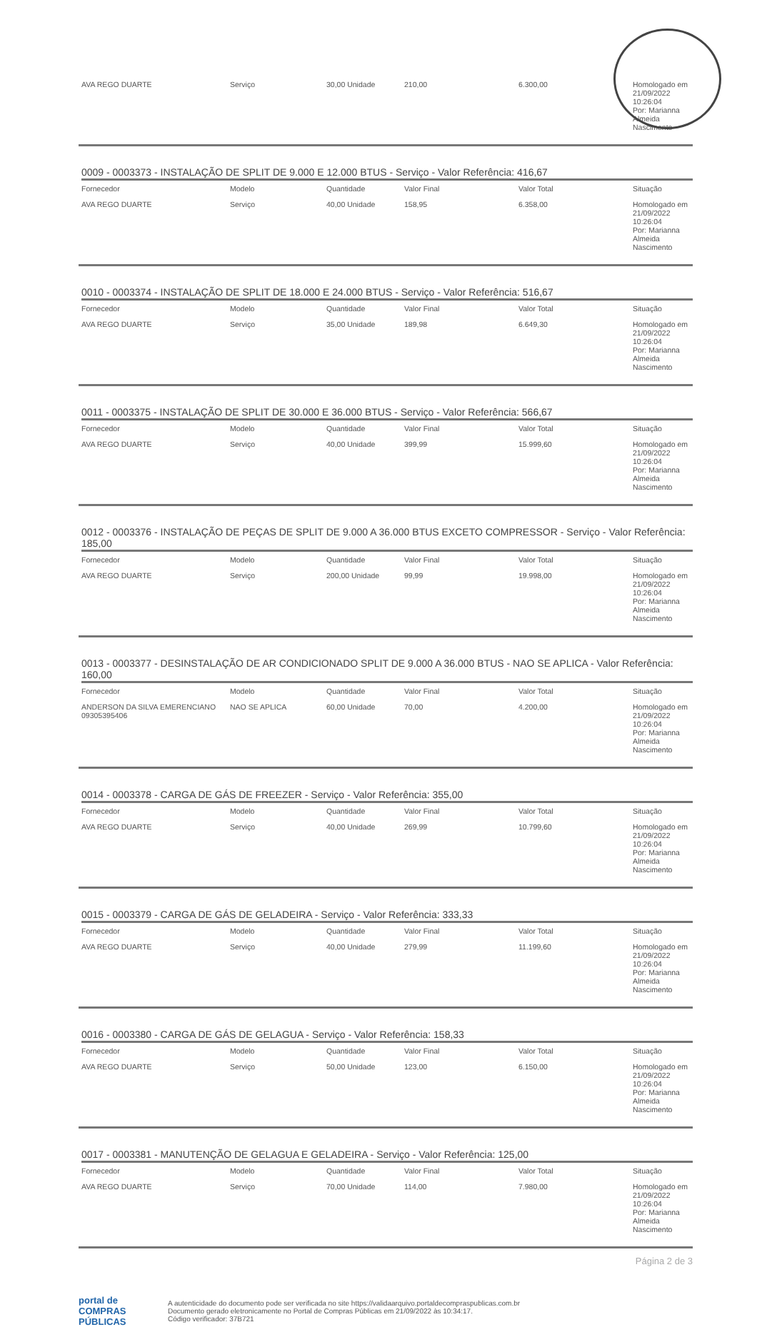| AVA REGO DUARTE | Serviço | 30,00 Unidade | 210,00 | 6.300,00 | Homologado em 21/09/2022 10:26:04 Por: Marianna Almeida Nascimento |
0009 - 0003373 - INSTALAÇÃO DE SPLIT DE 9.000 E 12.000 BTUS - Serviço - Valor Referência: 416,67
| Fornecedor | Modelo | Quantidade | Valor Final | Valor Total | Situação |
| --- | --- | --- | --- | --- | --- |
| AVA REGO DUARTE | Serviço | 40,00 Unidade | 158,95 | 6.358,00 | Homologado em 21/09/2022 10:26:04 Por: Marianna Almeida Nascimento |
0010 - 0003374 - INSTALAÇÃO DE SPLIT DE 18.000 E 24.000 BTUS - Serviço - Valor Referência: 516,67
| Fornecedor | Modelo | Quantidade | Valor Final | Valor Total | Situação |
| --- | --- | --- | --- | --- | --- |
| AVA REGO DUARTE | Serviço | 35,00 Unidade | 189,98 | 6.649,30 | Homologado em 21/09/2022 10:26:04 Por: Marianna Almeida Nascimento |
0011 - 0003375 - INSTALAÇÃO DE SPLIT DE 30.000 E 36.000 BTUS - Serviço - Valor Referência: 566,67
| Fornecedor | Modelo | Quantidade | Valor Final | Valor Total | Situação |
| --- | --- | --- | --- | --- | --- |
| AVA REGO DUARTE | Serviço | 40,00 Unidade | 399,99 | 15.999,60 | Homologado em 21/09/2022 10:26:04 Por: Marianna Almeida Nascimento |
0012 - 0003376 - INSTALAÇÃO DE PEÇAS DE SPLIT DE 9.000 A 36.000 BTUS EXCETO COMPRESSOR - Serviço - Valor Referência: 185,00
| Fornecedor | Modelo | Quantidade | Valor Final | Valor Total | Situação |
| --- | --- | --- | --- | --- | --- |
| AVA REGO DUARTE | Serviço | 200,00 Unidade | 99,99 | 19.998,00 | Homologado em 21/09/2022 10:26:04 Por: Marianna Almeida Nascimento |
0013 - 0003377 - DESINSTALAÇÃO DE AR CONDICIONADO SPLIT DE 9.000 A 36.000 BTUS - NAO SE APLICA - Valor Referência: 160,00
| Fornecedor | Modelo | Quantidade | Valor Final | Valor Total | Situação |
| --- | --- | --- | --- | --- | --- |
| ANDERSON DA SILVA EMERENCIANO 09305395406 | NAO SE APLICA | 60,00 Unidade | 70,00 | 4.200,00 | Homologado em 21/09/2022 10:26:04 Por: Marianna Almeida Nascimento |
0014 - 0003378 - CARGA DE GÁS DE FREEZER - Serviço - Valor Referência: 355,00
| Fornecedor | Modelo | Quantidade | Valor Final | Valor Total | Situação |
| --- | --- | --- | --- | --- | --- |
| AVA REGO DUARTE | Serviço | 40,00 Unidade | 269,99 | 10.799,60 | Homologado em 21/09/2022 10:26:04 Por: Marianna Almeida Nascimento |
0015 - 0003379 - CARGA DE GÁS DE GELADEIRA - Serviço - Valor Referência: 333,33
| Fornecedor | Modelo | Quantidade | Valor Final | Valor Total | Situação |
| --- | --- | --- | --- | --- | --- |
| AVA REGO DUARTE | Serviço | 40,00 Unidade | 279,99 | 11.199,60 | Homologado em 21/09/2022 10:26:04 Por: Marianna Almeida Nascimento |
0016 - 0003380 - CARGA DE GÁS DE GELAGUA - Serviço - Valor Referência: 158,33
| Fornecedor | Modelo | Quantidade | Valor Final | Valor Total | Situação |
| --- | --- | --- | --- | --- | --- |
| AVA REGO DUARTE | Serviço | 50,00 Unidade | 123,00 | 6.150,00 | Homologado em 21/09/2022 10:26:04 Por: Marianna Almeida Nascimento |
0017 - 0003381 - MANUTENÇÃO DE GELAGUA E GELADEIRA - Serviço - Valor Referência: 125,00
| Fornecedor | Modelo | Quantidade | Valor Final | Valor Total | Situação |
| --- | --- | --- | --- | --- | --- |
| AVA REGO DUARTE | Serviço | 70,00 Unidade | 114,00 | 7.980,00 | Homologado em 21/09/2022 10:26:04 Por: Marianna Almeida Nascimento |
Página 2 de 3
portal de
COMPRAS
PÚBLICAS
A autenticidade do documento pode ser verificada no site https://validaarquivo.portaldecompraspublicas.com.br
Documento gerado eletronicamente no Portal de Compras Públicas em 21/09/2022 às 10:34:17.
Código verificador: 37B721